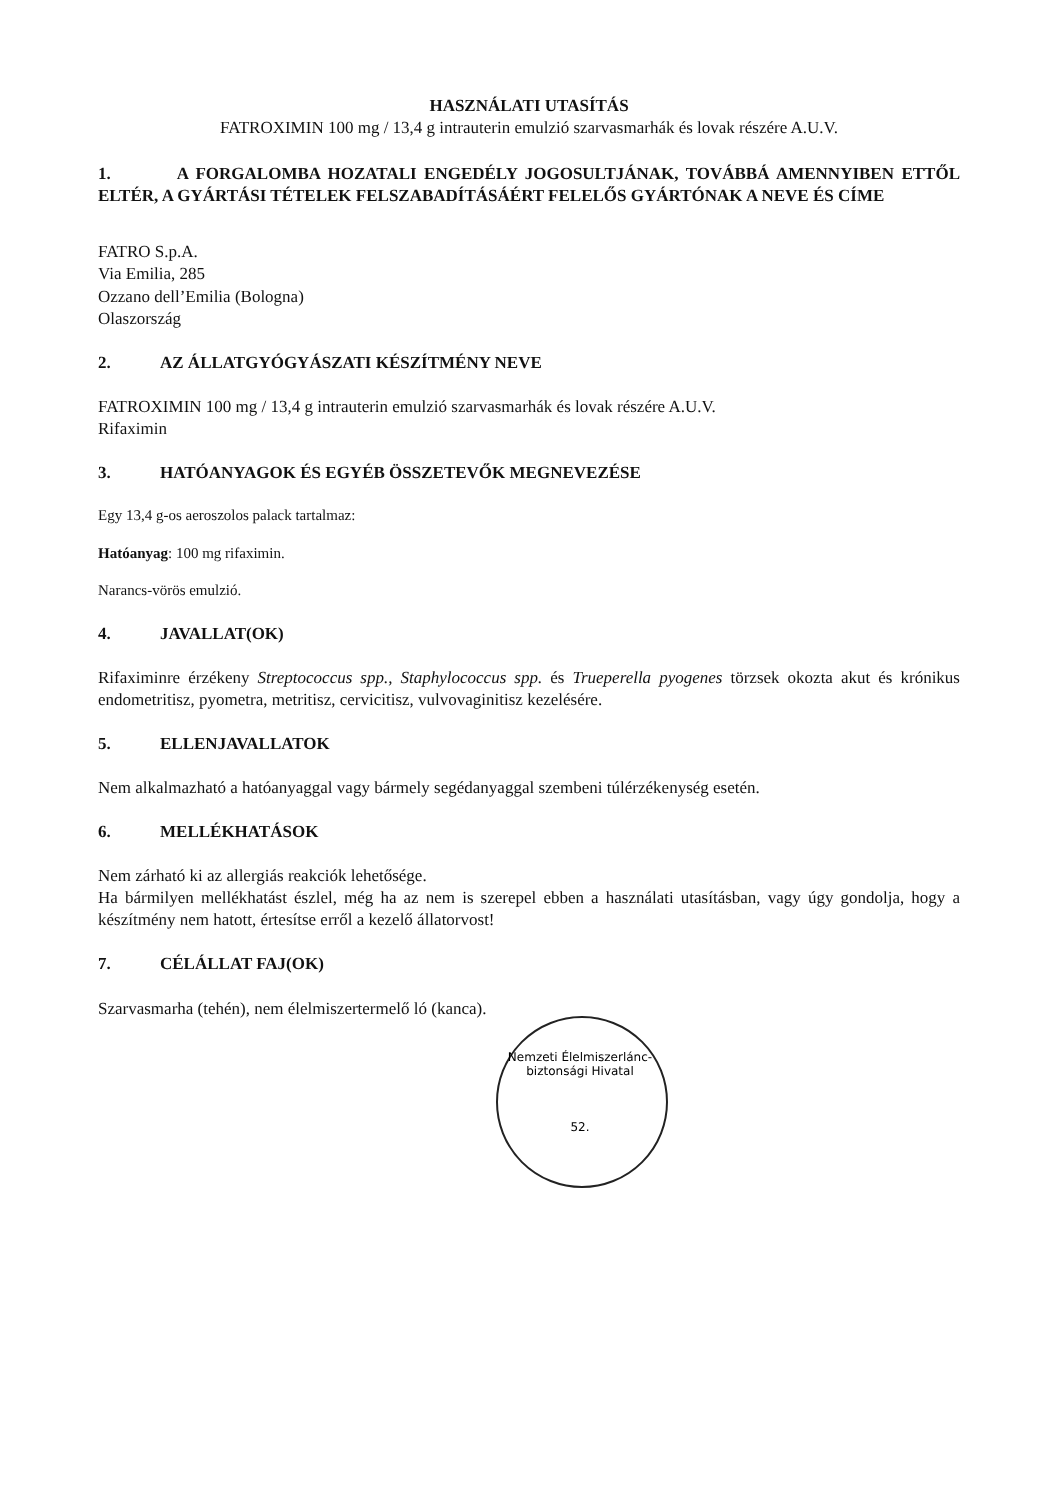HASZNÁLATI UTASÍTÁS
FATROXIMIN 100 mg / 13,4 g intrauterin emulzió szarvasmarhák és lovak részére A.U.V.
1. A FORGALOMBA HOZATALI ENGEDÉLY JOGOSULTJÁNAK, TOVÁBBÁ AMENNYIBEN ETTŐL ELTÉR, A GYÁRTÁSI TÉTELEK FELSZABADÍTÁSÁÉRT FELELŐS GYÁRTÓNAK A NEVE ÉS CÍME
FATRO S.p.A.
Via Emilia, 285
Ozzano dell’Emilia (Bologna)
Olaszország
2. AZ ÁLLATGYÓGYÁSZATI KÉSZÍTMÉNY NEVE
FATROXIMIN 100 mg / 13,4 g intrauterin emulzió szarvasmarhák és lovak részére A.U.V.
Rifaximin
3. HATÓANYAGOK ÉS EGYÉB ÖSSZETEVŐK MEGNEVEZÉSE
Egy 13,4 g-os aeroszolos palack tartalmaz:
Hatóanyag: 100 mg rifaximin.
Narancs-vörös emulzió.
4. JAVALLAT(OK)
Rifaximinre érzékeny Streptococcus spp., Staphylococcus spp. és Trueperella pyogenes törzsek okozta akut és krónikus endometritisz, pyometra, metritisz, cervicitisz, vulvovaginitisz kezelésére.
5. ELLENJAVALLATOK
Nem alkalmazható a hatóanyaggal vagy bármely segédanyaggal szembeni túlérzékenység esetén.
6. MELLÉKHATÁSOK
Nem zárható ki az allergiás reakciók lehetősége.
Ha bármilyen mellékhatást észlel, még ha az nem is szerepel ebben a használati utasításban, vagy úgy gondolja, hogy a készítmény nem hatott, értesítse erről a kezelő állatorvost!
7. CÉLÁLLAT FAJ(OK)
Szarvasmarha (tehén), nem élelmiszertermelő ló (kanca).
Nemzeti Élelmiszerlánc-biztonsági Hivatal
52.